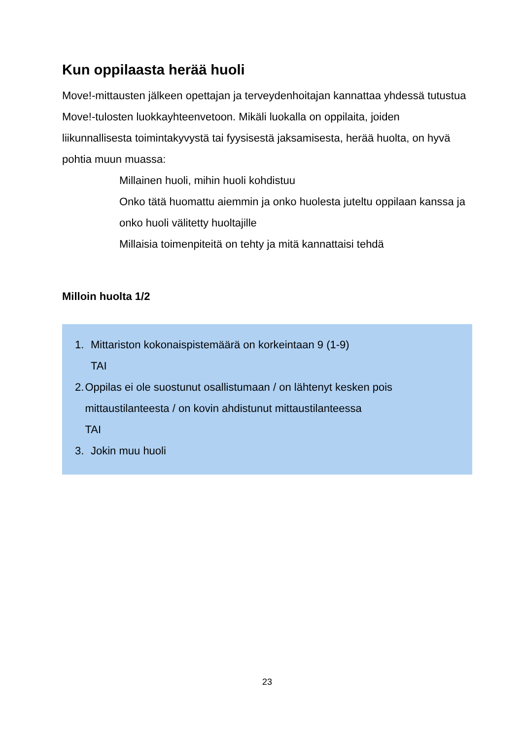Kun oppilaasta herää huoli
Move!-mittausten jälkeen opettajan ja terveydenhoitajan kannattaa yhdessä tutustua Move!-tulosten luokkayhteenvetoon. Mikäli luokalla on oppilaita, joiden liikunnallisesta toimintakyvystä tai fyysisestä jaksamisesta, herää huolta, on hyvä pohtia muun muassa:
Millainen huoli, mihin huoli kohdistuu
Onko tätä huomattu aiemmin ja onko huolesta juteltu oppilaan kanssa ja onko huoli välitetty huoltajille
Millaisia toimenpiteitä on tehty ja mitä kannattaisi tehdä
Milloin huolta 1/2
1. Mittariston kokonaispistemäärä on korkeintaan 9 (1-9)
TAI
2. Oppilas ei ole suostunut osallistumaan / on lähtenyt kesken pois mittaustilanteesta / on kovin ahdistunut mittaustilanteessa
TAI
3. Jokin muu huoli
23